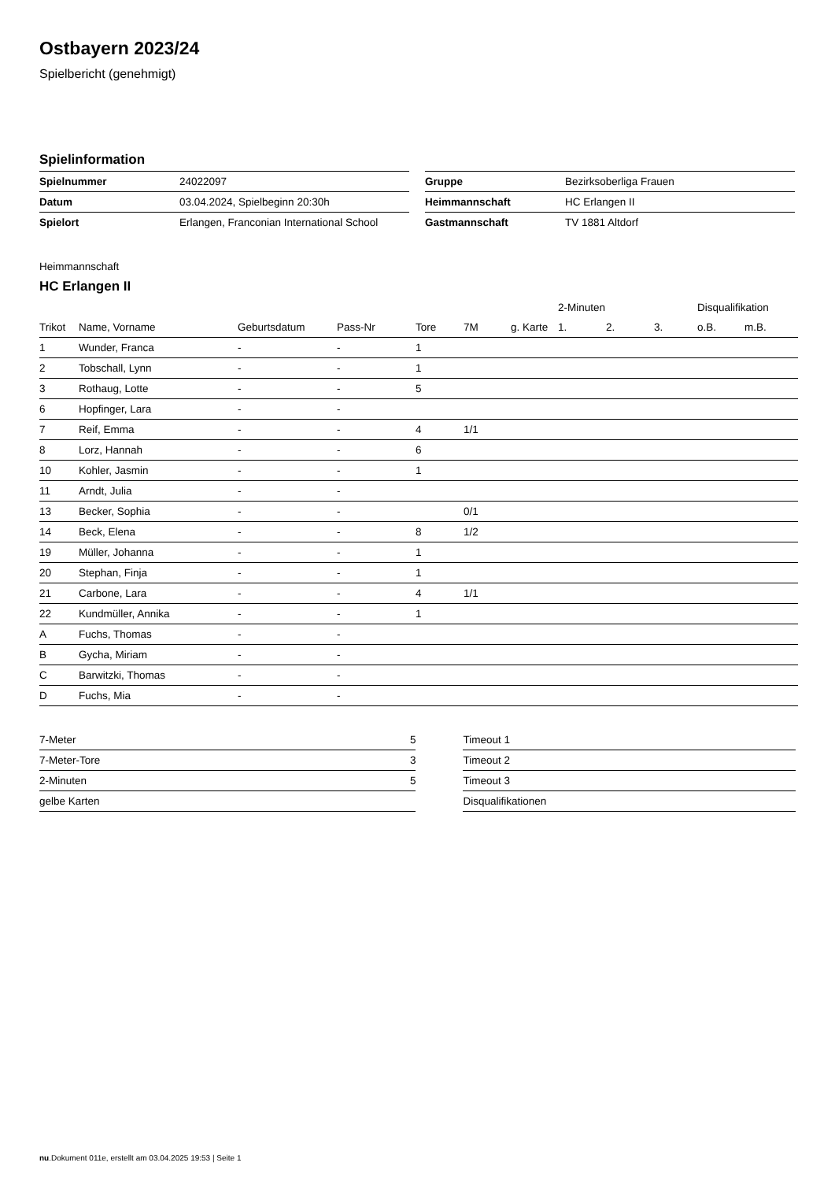Ostbayern 2023/24
Spielbericht (genehmigt)
Spielinformation
| Spielnummer | 24022097 |
| Datum | 03.04.2024, Spielbeginn 20:30h |
| Spielort | Erlangen, Franconian International School |
| Gruppe | Bezirksoberliga Frauen |
| Heimmannschaft | HC Erlangen II |
| Gastmannschaft | TV 1881 Altdorf |
Heimmannschaft
HC Erlangen II
| | | | | | | | 2-Minuten | | | Disqualifikation | |
| --- | --- | --- | --- | --- | --- | --- | --- | --- | --- | --- | --- |
| Trikot | Name, Vorname | Geburtsdatum | Pass-Nr | Tore | 7M | g. Karte | 1. | 2. | 3. | o.B. | m.B. |
| 1 | Wunder, Franca | - | - | 1 | | | | | | | |
| 2 | Tobschall, Lynn | - | - | 1 | | | | | | | |
| 3 | Rothaug, Lotte | - | - | 5 | | | | | | | |
| 6 | Hopfinger, Lara | - | - | | | | | | | | |
| 7 | Reif, Emma | - | - | 4 | 1/1 | | | | | | |
| 8 | Lorz, Hannah | - | - | 6 | | | | | | | |
| 10 | Kohler, Jasmin | - | - | 1 | | | | | | | |
| 11 | Arndt, Julia | - | - | | | | | | | | |
| 13 | Becker, Sophia | - | - | | 0/1 | | | | | | |
| 14 | Beck, Elena | - | - | 8 | 1/2 | | | | | | |
| 19 | Müller, Johanna | - | - | 1 | | | | | | | |
| 20 | Stephan, Finja | - | - | 1 | | | | | | | |
| 21 | Carbone, Lara | - | - | 4 | 1/1 | | | | | | |
| 22 | Kundmüller, Annika | - | - | 1 | | | | | | | |
| A | Fuchs, Thomas | - | - | | | | | | | | |
| B | Gycha, Miriam | - | - | | | | | | | | |
| C | Barwitzki, Thomas | - | - | | | | | | | | |
| D | Fuchs, Mia | - | - | | | | | | | | |
| 7-Meter | 5 |
| 7-Meter-Tore | 3 |
| 2-Minuten | 5 |
| gelbe Karten | |
| Timeout 1 |
| Timeout 2 |
| Timeout 3 |
| Disqualifikationen |
nu.Dokument 011e, erstellt am 03.04.2025 19:53 | Seite 1